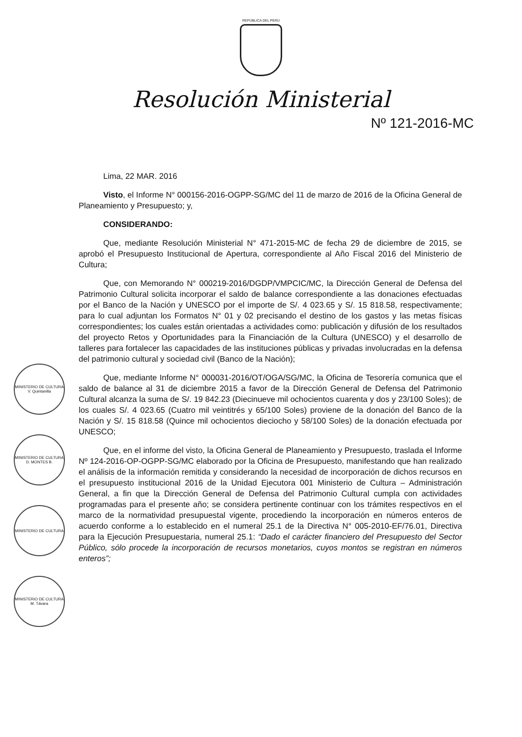REPÚBLICA DEL PERÚ
Resolución Ministerial
Nº 121-2016-MC
Lima, 22 MAR. 2016
Visto, el Informe N° 000156-2016-OGPP-SG/MC del 11 de marzo de 2016 de la Oficina General de Planeamiento y Presupuesto; y,
CONSIDERANDO:
Que, mediante Resolución Ministerial N° 471-2015-MC de fecha 29 de diciembre de 2015, se aprobó el Presupuesto Institucional de Apertura, correspondiente al Año Fiscal 2016 del Ministerio de Cultura;
Que, con Memorando N° 000219-2016/DGDP/VMPCIC/MC, la Dirección General de Defensa del Patrimonio Cultural solicita incorporar el saldo de balance correspondiente a las donaciones efectuadas por el Banco de la Nación y UNESCO por el importe de S/. 4 023.65 y S/. 15 818.58, respectivamente; para lo cual adjuntan los Formatos N° 01 y 02 precisando el destino de los gastos y las metas físicas correspondientes; los cuales están orientadas a actividades como: publicación y difusión de los resultados del proyecto Retos y Oportunidades para la Financiación de la Cultura (UNESCO) y el desarrollo de talleres para fortalecer las capacidades de las instituciones públicas y privadas involucradas en la defensa del patrimonio cultural y sociedad civil (Banco de la Nación);
Que, mediante Informe N° 000031-2016/OT/OGA/SG/MC, la Oficina de Tesorería comunica que el saldo de balance al 31 de diciembre 2015 a favor de la Dirección General de Defensa del Patrimonio Cultural alcanza la suma de S/. 19 842.23 (Diecinueve mil ochocientos cuarenta y dos y 23/100 Soles); de los cuales S/. 4 023.65 (Cuatro mil veintitrés y 65/100 Soles) proviene de la donación del Banco de la Nación y S/. 15 818.58 (Quince mil ochocientos dieciocho y 58/100 Soles) de la donación efectuada por UNESCO;
Que, en el informe del visto, la Oficina General de Planeamiento y Presupuesto, traslada el Informe Nº 124-2016-OP-OGPP-SG/MC elaborado por la Oficina de Presupuesto, manifestando que han realizado el análisis de la información remitida y considerando la necesidad de incorporación de dichos recursos en el presupuesto institucional 2016 de la Unidad Ejecutora 001 Ministerio de Cultura – Administración General, a fin que la Dirección General de Defensa del Patrimonio Cultural cumpla con actividades programadas para el presente año; se considera pertinente continuar con los trámites respectivos en el marco de la normatividad presupuestal vigente, procediendo la incorporación en números enteros de acuerdo conforme a lo establecido en el numeral 25.1 de la Directiva N° 005-2010-EF/76.01, Directiva para la Ejecución Presupuestaria, numeral 25.1: “Dado el carácter financiero del Presupuesto del Sector Público, sólo procede la incorporación de recursos monetarios, cuyos montos se registran en números enteros”;
MINISTERIO DE CULTURA V. Quintanilla
MINISTERIO DE CULTURA D. MONTES B.
MINISTERIO DE CULTURA
MINISTERIO DE CULTURA M. Távara